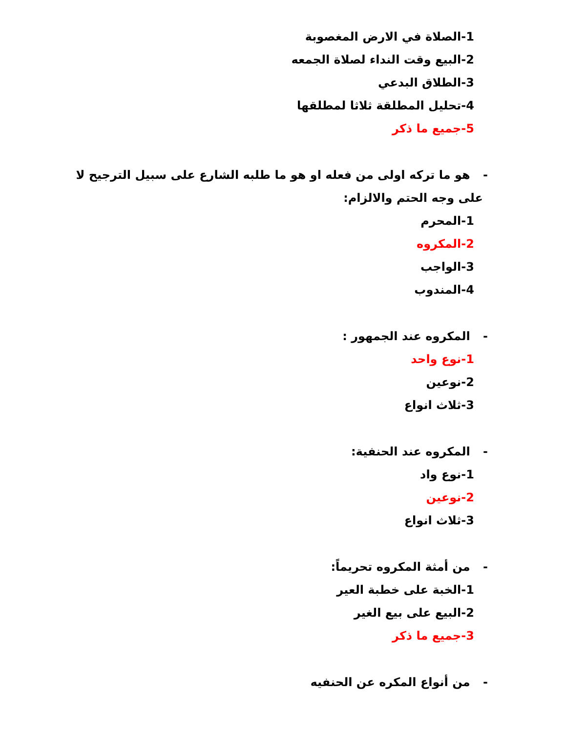1-الصلاة في الارض المغصوبة
2-البيع وقت النداء لصلاة الجمعه
3-الطلاق البدعي
4-تحليل المطلقة ثلاثا لمطلقها
5-جميع ما ذكر
- هو ما تركه اولى من فعله او هو ما طلبه الشارع على سبيل الترجيح لا على وجه الحتم والالزام:
1-المحرم
2-المكروه
3-الواجب
4-المندوب
- المكروه عند الجمهور :
1-نوع واحد
2-نوعين
3-ثلاث انواع
- المكروه عند الحنفية:
1-نوع واد
2-نوعين
3-ثلاث انواع
- من أمثة المكروه تحريماً:
1-الخبة على خطبة العير
2-البيع على بيع الغير
3-جميع ما ذكر
- من أنواع المكره عن الحنفيه